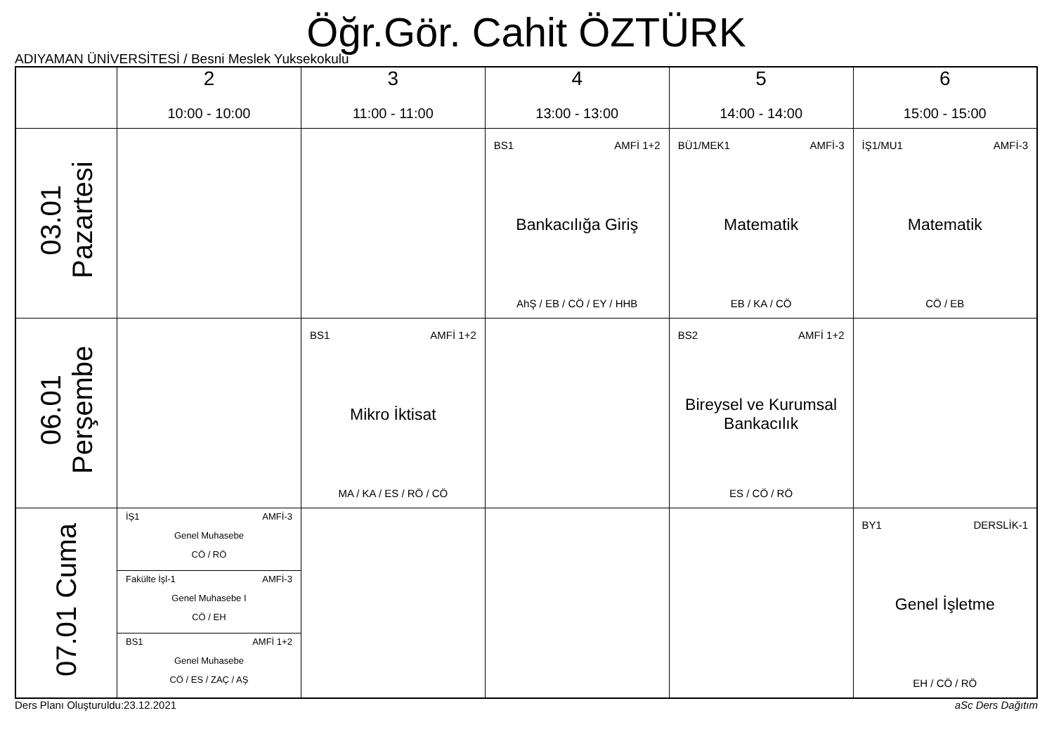Öğr.Gör. Cahit ÖZTÜRK
ADIYAMAN ÜNİVERSİTESİ / Besni Meslek Yuksekokulu
| | 2 10:00 - 10:00 | 3 11:00 - 11:00 | 4 13:00 - 13:00 | 5 14:00 - 14:00 | 6 15:00 - 15:00 |
| --- | --- | --- | --- | --- | --- |
| 03.01 Pazartesi | | | BS1 AMFİ 1+2 Bankacılığa Giriş AhŞ / EB / CÖ / EY / HHB | BÜ1/MEK1 AMFİ-3 Matematik EB / KA / CÖ | İŞ1/MU1 AMFİ-3 Matematik CÖ / EB |
| 06.01 Perşembe | | BS1 AMFİ 1+2 Mikro İktisat MA / KA / ES / RÖ / CÖ | | BS2 AMFİ 1+2 Bireysel ve Kurumsal Bankacılık ES / CÖ / RÖ | |
| 07.01 Cuma | İŞ1 AMFİ-3 Genel Muhasebe CÖ / RÖ Fakülte İşl-1 AMFİ-3 Genel Muhasebe I CÖ / EH BS1 AMFİ 1+2 Genel Muhasebe CÖ / ES / ZAÇ / AŞ | | | | BY1 DERSLİK-1 Genel İşletme EH / CÖ / RÖ |
Ders Planı Oluşturuldu:23.12.2021 aSc Ders Dağıtım